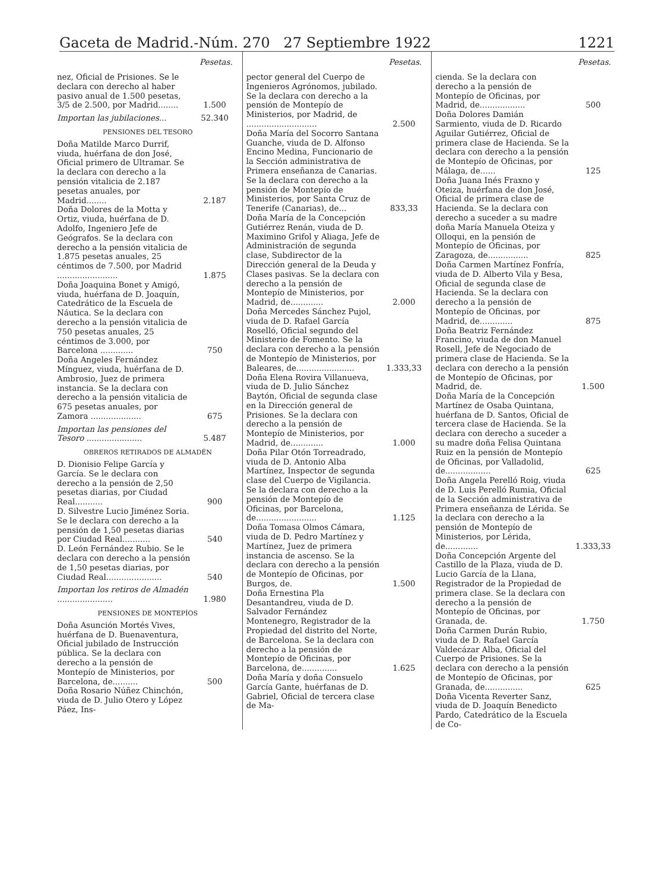Gaceta de Madrid.-Núm. 270 27 Septiembre 1922 1221
| | Pesetas. |
| nez, Oficial de Prisiones. Se le declara con derecho al haber pasivo anual de 1.500 pesetas, 3/5 de 2.500, por Madrid........ | 1.500 |
| Importan las jubilaciones... | 52.340 |
| PENSIONES DEL TESORO | |
| Doña Matilde Marco Durrif, viuda, huérfana de don José, Oficial primero de Ultramar. Se la declara con derecho a la pensión vitalicia de 2.187 pesetas anuales, por Madrid........ | 2.187 |
| Doña Dolores de la Motta y Ortiz, viuda, huérfana de D. Adolfo, Ingeniero Jefe de Geógrafos. Se la declara con derecho a la pensión vitalicia de 1.875 pesetas anuales, 25 céntimos de 7.500, por Madrid ........................ | 1.875 |
| Doña Joaquina Bonet y Amigó, viuda, huérfana de D. Joaquín, Catedrático de la Escuela de Náutica. Se la declara con derecho a la pensión vitalicia de 750 pesetas anuales, 25 céntimos de 3.000, por Barcelona ............. | 750 |
| Doña Angeles Fernández Mínguez, viuda, huérfana de D. Ambrosio, Juez de primera instancia. Se la declara con derecho a la pensión vitalicia de 675 pesetas anuales, por Zamora .................... | 675 |
| Importan las pensiones del Tesoro ...................... | 5.487 |
| OBREROS RETIRADOS DE ALMADÉN | |
| D. Dionisio Felipe García y García. Se le declara con derecho a la pensión de 2,50 pesetas diarias, por Ciudad Real........... | 900 |
| D. Silvestre Lucio Jiménez Soria. Se le declara con derecho a la pensión de 1,50 pesetas diarias por Ciudad Real........... | 540 |
| D. León Fernández Rubio. Se le declara con derecho a la pensión de 1,50 pesetas diarias, por Ciudad Real...................... | 540 |
| Importan los retiros de Almadén ...................... | 1.980 |
| PENSIONES DE MONTEPÍOS | |
| Doña Asunción Mortés Vives, huérfana de D. Buenaventura, Oficial jubilado de Instrucción pública. Se la declara con derecho a la pensión de Montepío de Ministerios, por Barcelona, de.......... | 500 |
| Doña Rosario Núñez Chinchón, viuda de D. Julio Otero y López Páez, Ins- | |
| | Pesetas. |
| pector general del Cuerpo de Ingenieros Agrónomos, jubilado. Se la declara con derecho a la pensión de Montepío de Ministerios, por Madrid, de ............................ | 2.500 |
| Doña María del Socorro Santana Guanche, viuda de D. Alfonso Encino Medina, Funcionario de la Sección administrativa de Primera enseñanza de Canarias. Se la declara con derecho a la pensión de Montepío de Ministerios, por Santa Cruz de Tenerife (Canarias), de... | 833,33 |
| Doña María de la Concepción Gutiérrez Renán, viuda de D. Maximino Grifol y Aliaga, Jefe de Administración de segunda clase, Subdirector de la Dirección general de la Deuda y Clases pasivas. Se la declara con derecho a la pensión de Montepío de Ministerios, por Madrid, de............. | 2.000 |
| Doña Mercedes Sánchez Pujol, viuda de D. Rafael García Roselló, Oficial segundo del Ministerio de Fomento. Se la declara con derecho a la pensión de Montepío de Ministerios, por Baleares, de....................... | 1.333,33 |
| Doña Elena Rovira Villanueva, viuda de D. Julio Sánchez Baytón, Oficial de segunda clase en la Dirección general de Prisiones. Se la declara con derecho a la pensión de Montepío de Ministerios, por Madrid, de............. | 1.000 |
| Doña Pilar Otón Torreadrado, viuda de D. Antonio Alba Martínez, Inspector de segunda clase del Cuerpo de Vigilancia. Se la declara con derecho a la pensión de Montepío de Oficinas, por Barcelona, de........................ | 1.125 |
| Doña Tomasa Olmos Cámara, viuda de D. Pedro Martínez y Martínez, Juez de primera instancia de ascenso. Se la declara con derecho a la pensión de Montepío de Oficinas, por Burgos, de. | 1.500 |
| Doña Ernestina Pla Desantandreu, viuda de D. Salvador Fernández Montenegro, Registrador de la Propiedad del distrito del Norte, de Barcelona. Se la declara con derecho a la pensión de Montepío de Oficinas, por Barcelona, de.............. | 1.625 |
| Doña María y doña Consuelo García Gante, huérfanas de D. Gabriel, Oficial de tercera clase de Ma- | |
| | Pesetas. |
| cienda. Se la declara con derecho a la pensión de Montepío de Oficinas, por Madrid, de.................. | 500 |
| Doña Dolores Damián Sarmiento, viuda de D. Ricardo Aguilar Gutiérrez, Oficial de primera clase de Hacienda. Se la declara con derecho a la pensión de Montepío de Oficinas, por Málaga, de...... | 125 |
| Doña Juana Inés Fraxno y Oteiza, huérfana de don José, Oficial de primera clase de Hacienda. Se la declara con derecho a suceder a su madre doña María Manuela Oteiza y Olloqui, en la pensión de Montepío de Oficinas, por Zaragoza, de................ | 825 |
| Doña Carmen Martínez Fonfría, viuda de D. Alberto Vila y Besa, Oficial de segunda clase de Hacienda. Se la declara con derecho a la pensión de Montepío de Oficinas, por Madrid, de............. | 875 |
| Doña Beatriz Fernández Francino, viuda de don Manuel Rosell, Jefe de Negociado de primera clase de Hacienda. Se la declara con derecho a la pensión de Montepío de Oficinas, por Madrid, de. | 1.500 |
| Doña María de la Concepción Martínez de Osaba Quintana, huérfana de D. Santos, Oficial de tercera clase de Hacienda. Se la declara con derecho a suceder a su madre doña Felisa Quintana Ruiz en la pensión de Montepío de Oficinas, por Valladolid, de.................. | 625 |
| Doña Angela Perelló Roig, viuda de D. Luis Perelló Rumia, Oficial de la Sección administrativa de Primera enseñanza de Lérida. Se la declara con derecho a la pensión de Montepío de Ministerios, por Lérida, de............. | 1.333,33 |
| Doña Concepción Argente del Castillo de la Plaza, viuda de D. Lucio García de la Llana, Registrador de la Propiedad de primera clase. Se la declara con derecho a la pensión de Montepío de Oficinas, por Granada, de. | 1.750 |
| Doña Carmen Durán Rubio, viuda de D. Rafael García Valdecázar Alba, Oficial del Cuerpo de Prisiones. Se la declara con derecho a la pensión de Montepío de Oficinas, por Granada, de............... | 625 |
| Doña Vicenta Reverter Sanz, viuda de D. Joaquín Benedicto Pardo, Catedrático de la Escuela de Co- | |